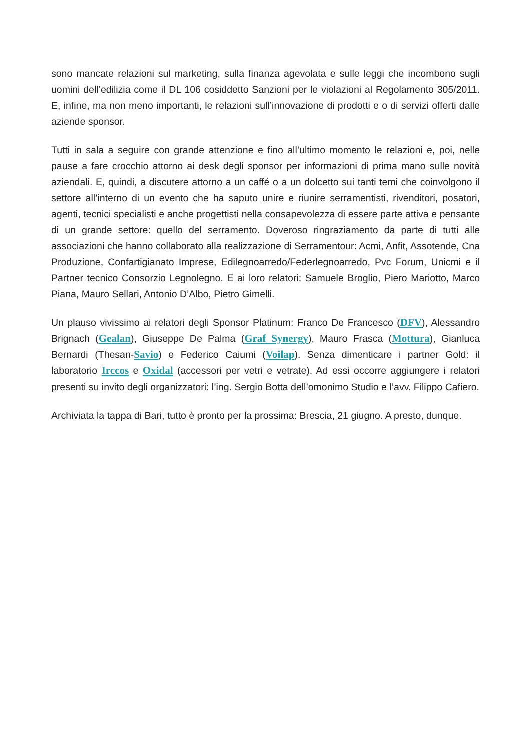sono mancate relazioni sul marketing, sulla finanza agevolata e sulle leggi che incombono sugli uomini dell’edilizia come il DL 106 cosiddetto Sanzioni per le violazioni al Regolamento 305/2011. E, infine, ma non meno importanti, le relazioni sull’innovazione di prodotti e o di servizi offerti dalle aziende sponsor.
Tutti in sala a seguire con grande attenzione e fino all’ultimo momento le relazioni e, poi, nelle pause a fare crocchio attorno ai desk degli sponsor per informazioni di prima mano sulle novità aziendali. E, quindi, a discutere attorno a un caffé o a un dolcetto sui tanti temi che coinvolgono il settore all’interno di un evento che ha saputo unire e riunire serramentisti, rivenditori, posatori, agenti, tecnici specialisti e anche progettisti nella consapevolezza di essere parte attiva e pensante di un grande settore: quello del serramento. Doveroso ringraziamento da parte di tutti alle associazioni che hanno collaborato alla realizzazione di Serramentour: Acmi, Anfit, Assotende, Cna Produzione, Confartigianato Imprese, Edilegnoarredo/Federlegnoarredo, Pvc Forum, Unicmi e il Partner tecnico Consorzio Legnolegno. E ai loro relatori: Samuele Broglio, Piero Mariotto, Marco Piana, Mauro Sellari, Antonio D’Albo, Pietro Gimelli.
Un plauso vivissimo ai relatori degli Sponsor Platinum: Franco De Francesco (DFV), Alessandro Brignach (Gealan), Giuseppe De Palma (Graf Synergy), Mauro Frasca (Mottura), Gianluca Bernardi (Thesan-Savio) e Federico Caiumi (Voilap). Senza dimenticare i partner Gold: il laboratorio Irccos e Oxidal (accessori per vetri e vetrate). Ad essi occorre aggiungere i relatori presenti su invito degli organizzatori: l’ing. Sergio Botta dell’omonimo Studio e l’avv. Filippo Cafiero.
Archiviata la tappa di Bari, tutto è pronto per la prossima: Brescia, 21 giugno. A presto, dunque.